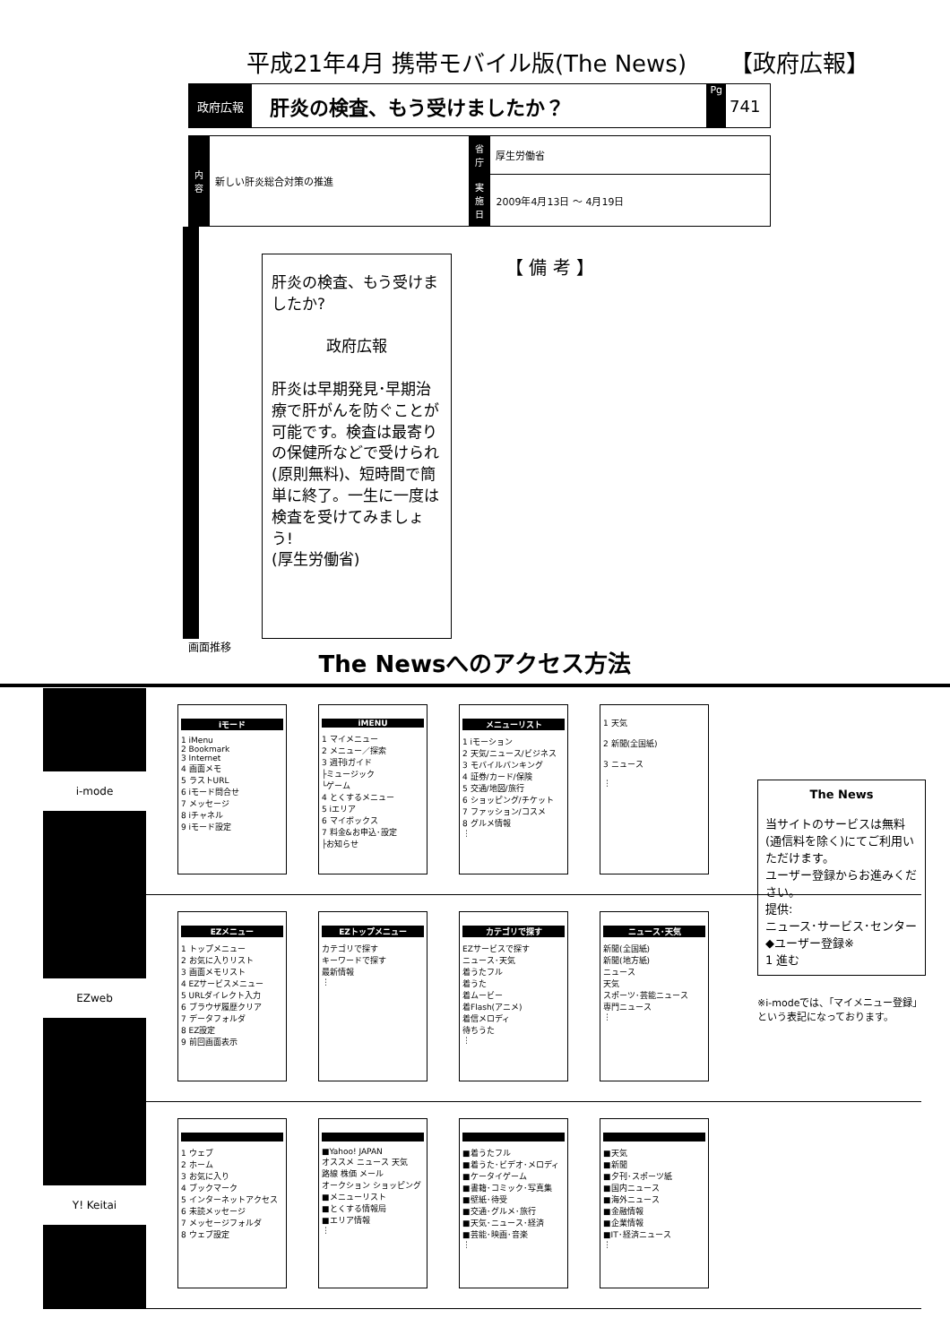平成21年4月 携帯モバイル版(The News) 【政府広報】
政府広報
肝炎の検査、もう受けましたか？
Pg
741
| 内容 | 新しい肝炎総合対策の推進 | 省庁 | 厚生労働省 |
| | | 実施日 | 2009年4月13日 ～ 4月19日 |
肝炎の検査、もう受けましたか?
政府広報
肝炎は早期発見･早期治療で肝がんを防ぐことが可能です。検査は最寄りの保健所などで受けられ(原則無料)、短時間で簡単に終了。一生に一度は検査を受けてみましょう!
(厚生労働省)
【 備 考 】
画面推移
The Newsへのアクセス方法
i-mode
iモード
1 iMenu
2 Bookmark
3 Internet
4 画面メモ
5 ラストURL
6 iモード問合せ
7 メッセージ
8 iチャネル
9 iモード設定
iMENU
1 マイメニュー
2 メニュー／探索
3 週刊iガイド
├ミュージック
└ゲーム
4 とくするメニュー
5 iエリア
6 マイボックス
7 料金&お申込･設定
├お知らせ
メニューリスト
1 iモーション
2 天気/ニュース/ビジネス
3 モバイルバンキング
4 証券/カード/保険
5 交通/地図/旅行
6 ショッピング/チケット
7 ファッション/コスメ
8 グルメ情報
⋮
1 天気
2 新聞(全国紙)
3 ニュース
⋮
EZweb
EZメニュー
1 トップメニュー
2 お気に入りリスト
3 画面メモリスト
4 EZサービスメニュー
5 URLダイレクト入力
6 ブラウザ履歴クリア
7 データフォルダ
8 EZ設定
9 前回画面表示
EZトップメニュー
カテゴリで探す
キーワードで探す
最新情報
⋮
カテゴリで探す
EZサービスで探す
ニュース･天気
着うたフル
着うた
着ムービー
着Flash(アニメ)
着信メロディ
待ちうた
⋮
ニュース･天気
新聞(全国紙)
新聞(地方紙)
ニュース
天気
スポーツ･芸能ニュース
専門ニュース
⋮
Y! Keitai
1 ウェブ
2 ホーム
3 お気に入り
4 ブックマーク
5 インターネットアクセス
6 未読メッセージ
7 メッセージフォルダ
8 ウェブ設定
■Yahoo! JAPAN
オススメ ニュース 天気
路線 株価 メール
オークション ショッピング
■メニューリスト
■とくする情報局
■エリア情報
⋮
■着うたフル
■着うた･ビデオ･メロディ
■ケータイゲーム
■書籍･コミック･写真集
■壁紙･待受
■交通･グルメ･旅行
■天気･ニュース･経済
■芸能･映画･音楽
⋮
■天気
■新聞
■夕刊･スポーツ紙
■国内ニュース
■海外ニュース
■金融情報
■企業情報
■IT･経済ニュース
⋮
The News
当サイトのサービスは無料(通信料を除く)にてご利用いただけます。
ユーザー登録からお進みください。
提供:
ニュース･サービス･センター
◆ユーザー登録※
1 進む
※i-modeでは、｢マイメニュー登録｣という表記になっております。